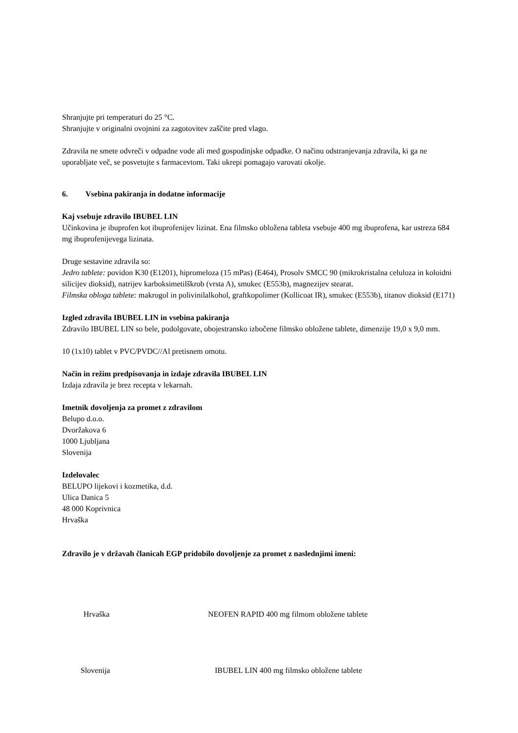Shranjujte pri temperaturi do 25 °C.
Shranjujte v originalni ovojnini za zagotovitev zaščite pred vlago.
Zdravila ne smete odvreči v odpadne vode ali med gospodinjske odpadke. O načinu odstranjevanja zdravila, ki ga ne uporabljate več, se posvetujte s farmacevtom. Taki ukrepi pomagajo varovati okolje.
6. Vsebina pakiranja in dodatne informacije
Kaj vsebuje zdravilo IBUBEL LIN
Učinkovina je ibuprofen kot ibuprofenijev lizinat. Ena filmsko obložena tableta vsebuje 400 mg ibuprofena, kar ustreza 684 mg ibuprofenijevega lizinata.
Druge sestavine zdravila so:
Jedro tablete: povidon K30 (E1201), hipromeloza (15 mPas) (E464), Prosolv SMCC 90 (mikrokristalna celuloza in koloidni silicijev dioksid), natrijev karboksimetilškrob (vrsta A), smukec (E553b), magnezijev stearat.
Filmska obloga tablete: makrogol in polivinilalkohol, graftkopolimer (Kollicoat IR), smukec (E553b), titanov dioksid (E171)
Izgled zdravila IBUBEL LIN in vsebina pakiranja
Zdravilo IBUBEL LIN so bele, podolgovate, obojestransko izbočene filmsko obložene tablete, dimenzije 19,0 x 9,0 mm.
10 (1x10) tablet v PVC/PVDC//Al pretisnem omotu.
Način in režim predpisovanja in izdaje zdravila IBUBEL LIN
Izdaja zdravila je brez recepta v lekarnah.
Imetnik dovoljenja za promet z zdravilom
Belupo d.o.o.
Dvoržakova 6
1000 Ljubljana
Slovenija
Izdelovalec
BELUPO lijekovi i kozmetika, d.d.
Ulica Danica 5
48 000 Koprivnica
Hrvaška
Zdravilo je v državah članicah EGP pridobilo dovoljenje za promet z naslednjimi imeni:
| Hrvaška | NEOFEN RAPID 400 mg filmom obložene tablete |
| Slovenija | IBUBEL LIN 400 mg filmsko obložene tablete |